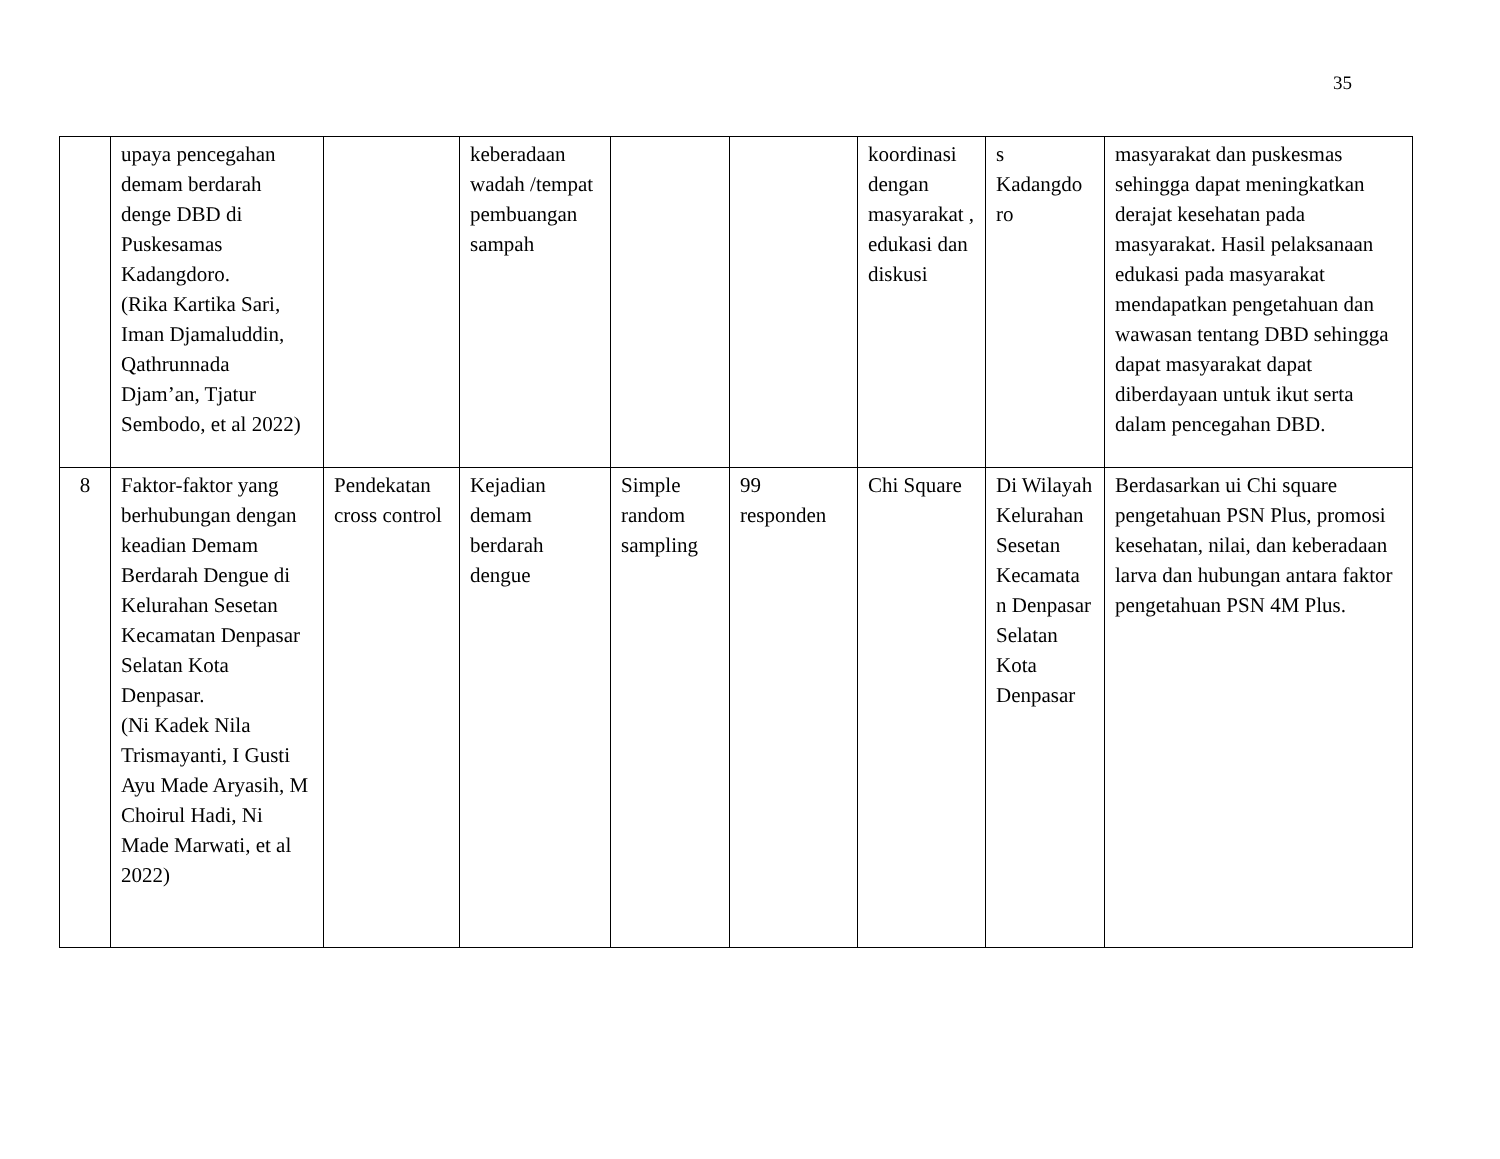35
| | upaya pencegahan demam berdarah denge DBD di Puskesamas Kadangdoro. (Rika Kartika Sari, Iman Djamaluddin, Qathrunnada Djam’an, Tjatur Sembodo, et al 2022) | | keberadaan wadah /tempat pembuangan sampah | | | koordinasi dengan masyarakat , edukasi dan diskusi | s Kadangdo ro | masyarakat dan puskesmas sehingga dapat meningkatkan derajat kesehatan pada masyarakat. Hasil pelaksanaan edukasi pada masyarakat mendapatkan pengetahuan dan wawasan tentang DBD sehingga dapat masyarakat dapat diberdayaan untuk ikut serta dalam pencegahan DBD. |
| 8 | Faktor-faktor yang berhubungan dengan keadian Demam Berdarah Dengue di Kelurahan Sesetan Kecamatan Denpasar Selatan Kota Denpasar. (Ni Kadek Nila Trismayanti, I Gusti Ayu Made Aryasih, M Choirul Hadi, Ni Made Marwati, et al 2022) | Pendekatan cross control | Kejadian demam berdarah dengue | Simple random sampling | 99 responden | Chi Square | Di Wilayah Kelurahan Sesetan Kecamata n Denpasar Selatan Kota Denpasar | Berdasarkan ui Chi square pengetahuan PSN Plus, promosi kesehatan, nilai, dan keberadaan larva dan hubungan antara faktor pengetahuan PSN 4M Plus. |